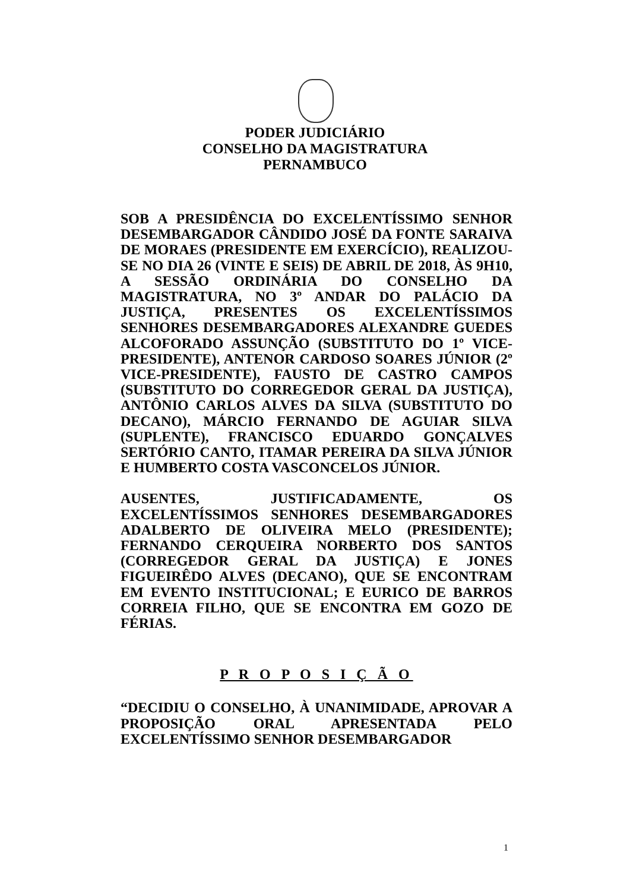PODER JUDICIÁRIO
CONSELHO DA MAGISTRATURA
PERNAMBUCO
SOB A PRESIDÊNCIA DO EXCELENTÍSSIMO SENHOR DESEMBARGADOR CÂNDIDO JOSÉ DA FONTE SARAIVA DE MORAES (PRESIDENTE EM EXERCÍCIO), REALIZOU-SE NO DIA 26 (VINTE E SEIS) DE ABRIL DE 2018, ÀS 9H10, A SESSÃO ORDINÁRIA DO CONSELHO DA MAGISTRATURA, NO 3º ANDAR DO PALÁCIO DA JUSTIÇA, PRESENTES OS EXCELENTÍSSIMOS SENHORES DESEMBARGADORES ALEXANDRE GUEDES ALCOFORADO ASSUNÇÃO (SUBSTITUTO DO 1º VICE-PRESIDENTE), ANTENOR CARDOSO SOARES JÚNIOR (2º VICE-PRESIDENTE), FAUSTO DE CASTRO CAMPOS (SUBSTITUTO DO CORREGEDOR GERAL DA JUSTIÇA), ANTÔNIO CARLOS ALVES DA SILVA (SUBSTITUTO DO DECANO), MÁRCIO FERNANDO DE AGUIAR SILVA (SUPLENTE), FRANCISCO EDUARDO GONÇALVES SERTÓRIO CANTO, ITAMAR PEREIRA DA SILVA JÚNIOR E HUMBERTO COSTA VASCONCELOS JÚNIOR.
AUSENTES, JUSTIFICADAMENTE, OS EXCELENTÍSSIMOS SENHORES DESEMBARGADORES ADALBERTO DE OLIVEIRA MELO (PRESIDENTE); FERNANDO CERQUEIRA NORBERTO DOS SANTOS (CORREGEDOR GERAL DA JUSTIÇA) E JONES FIGUEIRÊDO ALVES (DECANO), QUE SE ENCONTRAM EM EVENTO INSTITUCIONAL; E EURICO DE BARROS CORREIA FILHO, QUE SE ENCONTRA EM GOZO DE FÉRIAS.
P R O P O S I Ç Ã O
“DECIDIU O CONSELHO, À UNANIMIDADE, APROVAR A PROPOSIÇÃO ORAL APRESENTADA PELO EXCELENTÍSSIMO SENHOR DESEMBARGADOR
1